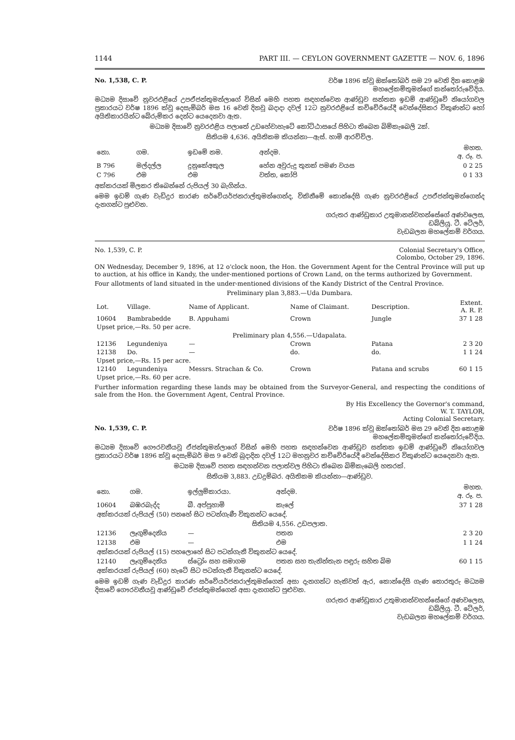1144 PART III. — CEYLON GOVERNMENT GAZETTE — NOV. 6, 1896
No. 1,538, C. P. වර්ෂ 1896 ක්වූ ඔක්තෝබර් සම 29 වෙනි දින කොළඹ
මහලේකම්තුමන්ගේ කන්තෝරුවේදිය.
මධ්‍යම දිසාවේ නුවරඑළියේ උපඒජන්තුමන්ලාගේ විසින් මෙහි පහත සඳහන්වෙන ආණ්ඩුව සන්තක ඉඩම් ආණ්ඩුවේ නියෝගවල ප්‍රකාරයට වර්ෂ 1896 ක්වූ දෙසැම්බර් මස 16 වෙනි දිනවූ බදාදා දවල් 12ට නුවරඑළියේ කච්චේරියේදී වෙන්දේසිකර විකුණන්ට හෝ අයිතිකාරයින්ට බේරුම්කර දෙන්ට යෙදෙනවා ඇත.
මධ්‍යම දිසාවේ නුවරඑළිය පලාතේ උඩහේවාහැටේ කෝට්ඨාසයේ පිහිටා තිබෙන බිම්කැබෙලි 2ක්.
සිතියම 4,636. අයිතිකම කියන්නා—ඇස්. හාමි ආරච්චිල.
| නො. | ගම. | ඉඩමේ නම. | අන්දම. | මහත. අ. රූ. ප. |
| --- | --- | --- | --- | --- |
| B 796 | මල්දල්ල | දුනුකේඅකුල | හේන අවුරුදු තුනක් පමණ වයස | 0 2 25 |
| C 796 | එම | එම | වත්ත, කෝපි | 0 1 33 |
අක්කරයක් මිලකර තිබෙන්නේ රුපියල් 30 බැගින්ය.
මෙම ඉඩම් ගැණ වැඩිදුර කාරණ සර්වේයර්ජනරාල්තුමන්ගෙන්ද, විකිනීමේ කොන්දේසි ගැණ නුවරඑළියේ උපඒජන්තුමන්ගෙන්ද දැනගන්ට පුළුවන.
ගරුතර ආණ්ඩුකාර උතුමානන්වහන්සේගේ අණවලෙස,
ඩබ්ලියු. ටී. ටේලර්,
වැඩබලන මහලේකම් වර්ගය.
No. 1,539, C. P. Colonial Secretary's Office,
Colombo, October 29, 1896.
ON Wednesday, December 9, 1896, at 12 o'clock noon, the Hon. the Government Agent for the Central Province will put up to auction, at his office in Kandy, the under-mentioned portions of Crown Land, on the terms authorized by Government.
Four allotments of land situated in the under-mentioned divisions of the Kandy District of the Central Province.
Preliminary plan 3,883.—Uda Dumbara.
| Lot. | Village. | Name of Applicant. | Name of Claimant. | Description. | Extent. A. R. P. |
| --- | --- | --- | --- | --- | --- |
| 10604 | Bambrabedde | B. Appuhami | Crown | Jungle | 37 1 28 |
| Upset price,—Rs. 50 per acre. | | | | | |
| Preliminary plan 4,556.—Udapalata. | | | | | |
| 12136 | Legundeniya | — | Crown | Patana | 2 3 20 |
| 12138 | Do. | — | do. | do. | 1 1 24 |
| Upset price,—Rs. 15 per acre. | | | | | |
| 12140 | Legundeniya | Messrs. Strachan & Co. | Crown | Patana and scrubs | 60 1 15 |
| Upset price,—Rs. 60 per acre. | | | | | |
Further information regarding these lands may be obtained from the Surveyor-General, and respecting the conditions of sale from the Hon. the Government Agent, Central Province.
By His Excellency the Governor's command,
W. T. TAYLOR,
Acting Colonial Secretary.
No. 1,539, C. P. වර්ෂ 1896 ක්වූ ඔක්තෝබර් මස 29 වෙනි දින කොළඹ
මහලේකම්තුමන්ගේ කන්තෝරුවේදිය.
මධ්‍යම දිසාවේ ගෞරවනීයවූ ඒජන්තුමන්ලාගේ විසින් මෙහි පහත සඳහන්වෙන ආණ්ඩුව සන්තක ඉඩම් ආණ්ඩුවේ නියෝගවල ප්‍රකාරයට වර්ෂ 1896 ක්වූ දෙසැම්බර් මස 9 වෙනි බුදාදින දවල් 12ට මහනුවර කච්චේරියේදී වෙන්දේසිකර විකුණන්ට යෙදෙනවා ඇත.
මධ්‍යම දිසාවේ පහත සඳහන්වන පලාත්වල පිහිටා තිබෙන බිම්කැබෙලි හතරක්.
සිතියම 3,883. උඩදුම්බර. අයිතිකම කියන්නා—ආණ්ඩුව.
| නො. | ගම. | ඉල්ලුම්කාරයා. | අන්දම. | මහත. අ. රූ. ප. |
| --- | --- | --- | --- | --- |
| 10604 | බඹරබැද්ද | බී. අප්පුහාමි | කැලේ | 37 1 28 |
| අක්කරයක් රුපියල් (50) පනහේ සිට පටන්ගැණී විකුනන්ට යෙදේ. | | | | |
| සිතියම 4,556. උඩපලාත. | | | | |
| 12136 | ලෑගුම්දෙනිය | — | පතන | 2 3 20 |
| 12138 | එම | — | එම | 1 1 24 |
| අක්කරයක් රුපියල් (15) පහලොහේ සිට පටන්ගැනී විකුනන්ට යෙදේ. | | | | |
| 12140 | ලෑගුම්දෙනිය | ස්ට්‍රෝං සහ සමාගම | පතන සහ තැනින්තැන පඳුරු සහිත බිම | 60 1 15 |
| අක්කරයක් රුපියල් (60) හැටේ සිට පටන්ගැනී විකුනන්ට යෙදේ. | | | | |
මෙම ඉඩම් ගැණ වැඩිදුර කාරණ සර්වේයර්ජනරාල්තුමන්ගෙන් අසා දැනගන්ට හැකිවත් ඇර, කොන්දේසි ගැණ තොරතුරු මධ්‍යම දිසාවේ ගෞරවනීයවූ ආණ්ඩුවේ ඒජන්තුමන්ගෙන් අසා දැනගන්ට පුළුවන.
ගරුතර ආණ්ඩුකාර උතුමානන්වහන්සේගේ අණවලෙස,
ඩබ්ලියු. ටී. ටේලර්,
වැඩබලන මහලේකම් වර්ගය.